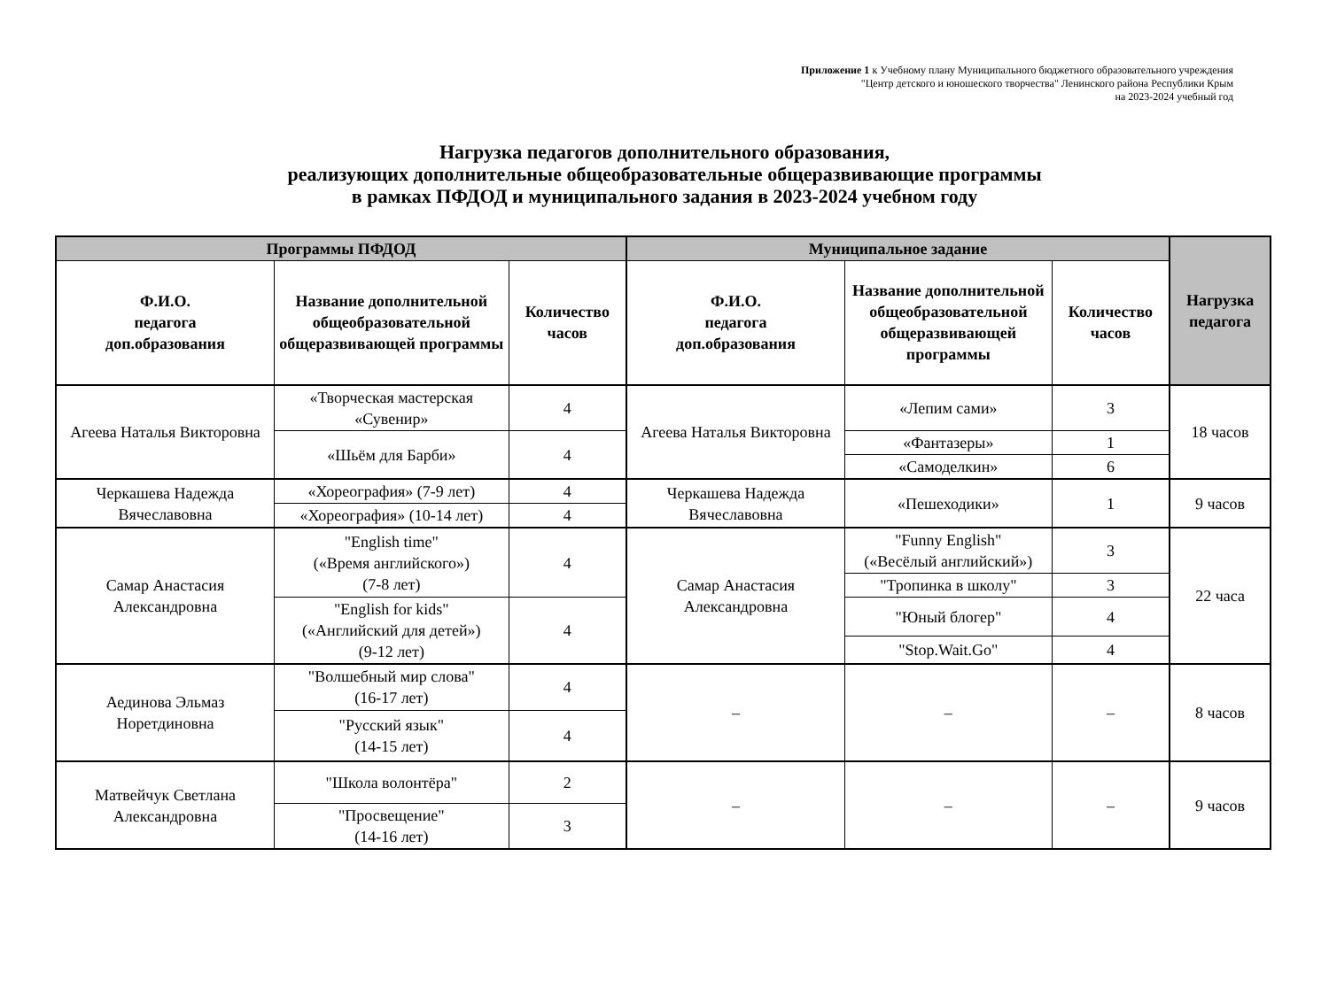Приложение 1 к Учебному плану Муниципального бюджетного образовательного учреждения
"Центр детского и юношеского творчества" Ленинского района Республики Крым
на 2023-2024 учебный год
Нагрузка педагогов дополнительного образования,
реализующих дополнительные общеобразовательные общеразвивающие программы
в рамках ПФДОД и муниципального задания в 2023-2024 учебном году
| Программы ПФДОД | | | Муниципальное задание | | | Нагрузка педагога |
| --- | --- | --- | --- | --- | --- | --- |
| Ф.И.О. педагога доп.образования | Название дополнительной общеобразовательной общеразвивающей программы | Количество часов | Ф.И.О. педагога доп.образования | Название дополнительной общеобразовательной общеразвивающей программы | Количество часов | |
| Агеева Наталья Викторовна | «Творческая мастерская «Сувенир» | 4 | Агеева Наталья Викторовна | «Лепим сами» | 3 | 18 часов |
| | «Шьём для Барби» | 4 | | «Фантазеры» | 1 | |
| | | | | «Самоделкин» | 6 | |
| Черкашева Надежда Вячеславовна | «Хореография» (7-9 лет) | 4 | Черкашева Надежда Вячеславовна | «Пешеходики» | 1 | 9 часов |
| | «Хореография» (10-14 лет) | 4 | | | | |
| Самар Анастасия Александровна | "English time" («Время английского») (7-8 лет) | 4 | Самар Анастасия Александровна | "Funny English" («Весёлый английский») | 3 | 22 часа |
| | | | | "Тропинка в школу" | 3 | |
| | "English for kids" («Английский для детей») (9-12 лет) | 4 | | "Юный блогер" | 4 | |
| | | | | "Stop.Wait.Go" | 4 | |
| Аединова Эльмаз Норетдиновна | "Волшебный мир слова" (16-17 лет) | 4 | – | – | – | 8 часов |
| | "Русский язык" (14-15 лет) | 4 | | | | |
| Матвейчук Светлана Александровна | "Школа волонтёра" | 2 | – | – | – | 9 часов |
| | "Просвещение" (14-16 лет) | 3 | | | | |